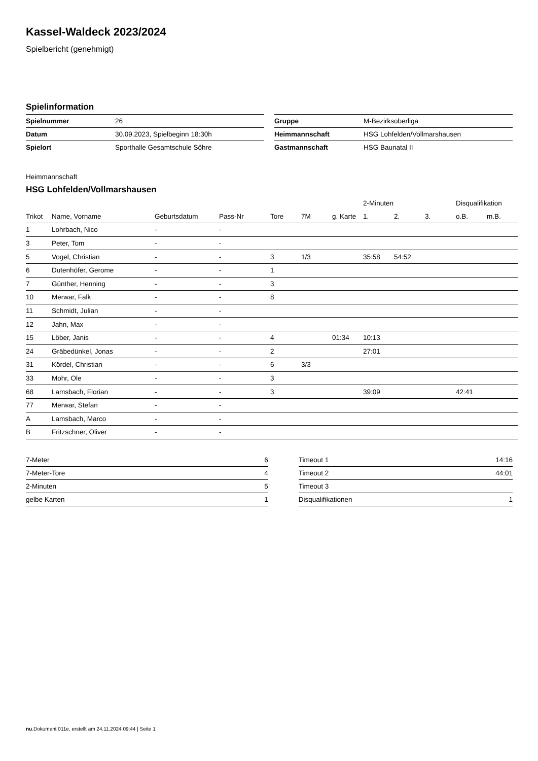Kassel-Waldeck 2023/2024
Spielbericht (genehmigt)
Spielinformation
| Spielnummer | 26 |
| Datum | 30.09.2023, Spielbeginn 18:30h |
| Spielort | Sporthalle Gesamtschule Söhre |
| Gruppe | M-Bezirksoberliga |
| Heimmannschaft | HSG Lohfelden/Vollmarshausen |
| Gastmannschaft | HSG Baunatal II |
Heimmannschaft
HSG Lohfelden/Vollmarshausen
| | | | | | | | 2-Minuten | | | Disqualifikation | |
| --- | --- | --- | --- | --- | --- | --- | --- | --- | --- | --- | --- |
| Trikot | Name, Vorname | Geburtsdatum | Pass-Nr | Tore | 7M | g. Karte | 1. | 2. | 3. | o.B. | m.B. |
| 1 | Lohrbach, Nico | - | - | | | | | | | | |
| 3 | Peter, Tom | - | - | | | | | | | | |
| 5 | Vogel, Christian | - | - | 3 | 1/3 | | 35:58 | 54:52 | | | |
| 6 | Dutenhöfer, Gerome | - | - | 1 | | | | | | | |
| 7 | Günther, Henning | - | - | 3 | | | | | | | |
| 10 | Merwar, Falk | - | - | 8 | | | | | | | |
| 11 | Schmidt, Julian | - | - | | | | | | | | |
| 12 | Jahn, Max | - | - | | | | | | | | |
| 15 | Löber, Janis | - | - | 4 | | 01:34 | 10:13 | | | | |
| 24 | Gräbedünkel, Jonas | - | - | 2 | | | 27:01 | | | | |
| 31 | Kördel, Christian | - | - | 6 | 3/3 | | | | | | |
| 33 | Mohr, Ole | - | - | 3 | | | | | | | |
| 68 | Lamsbach, Florian | - | - | 3 | | | 39:09 | | | 42:41 | |
| 77 | Merwar, Stefan | - | - | | | | | | | | |
| A | Lamsbach, Marco | - | - | | | | | | | | |
| B | Fritzschner, Oliver | - | - | | | | | | | | |
| 7-Meter | 6 |
| 7-Meter-Tore | 4 |
| 2-Minuten | 5 |
| gelbe Karten | 1 |
| Timeout 1 | 14:16 |
| Timeout 2 | 44:01 |
| Timeout 3 | |
| Disqualifikationen | 1 |
nu.Dokument 011e, erstellt am 24.11.2024 09:44 | Seite 1